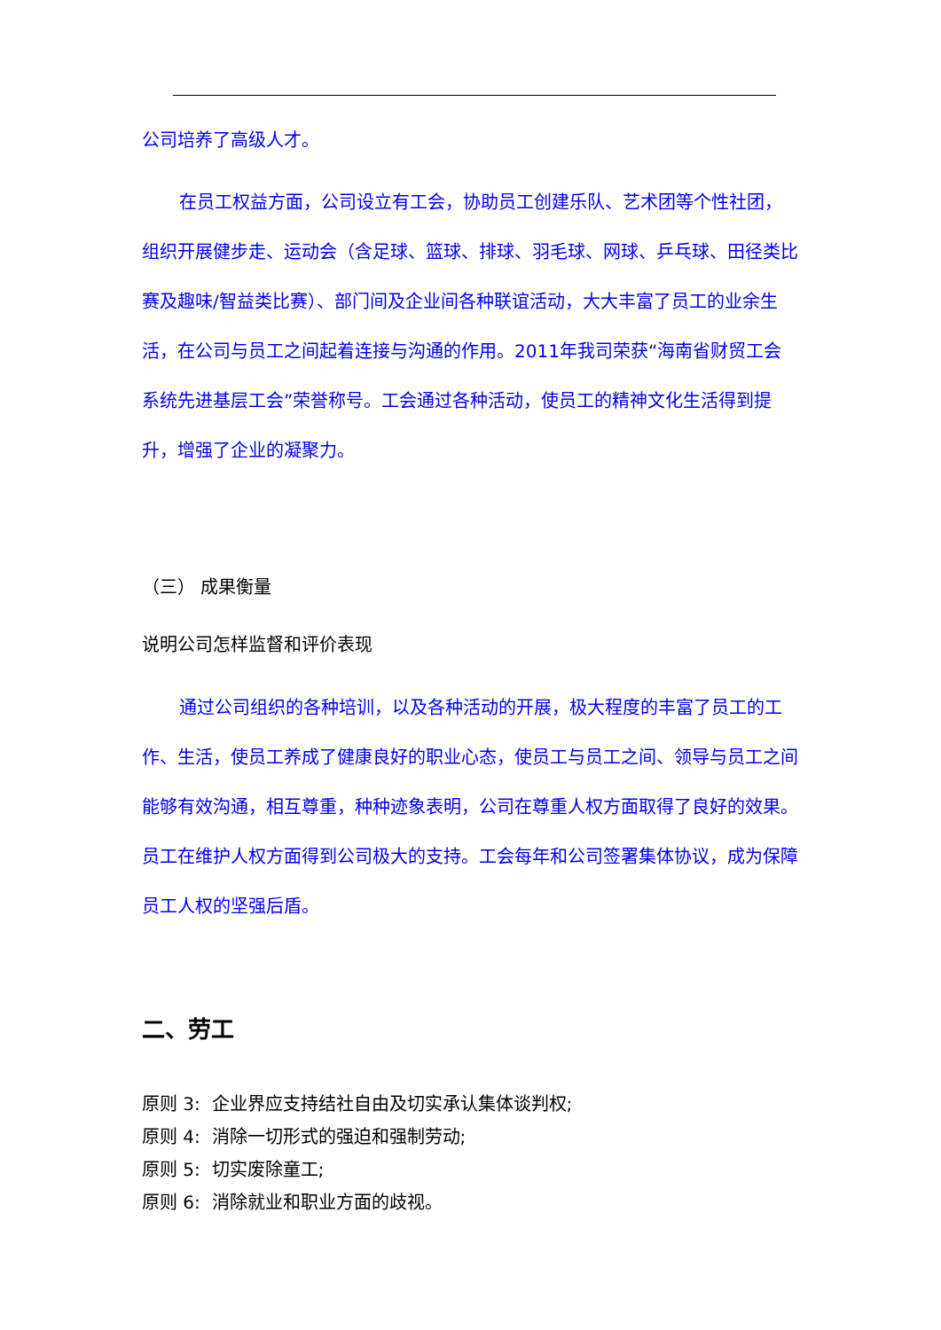公司培养了高级人才。
在员工权益方面，公司设立有工会，协助员工创建乐队、艺术团等个性社团，组织开展健步走、运动会（含足球、篮球、排球、羽毛球、网球、乒乓球、田径类比赛及趣味/智益类比赛）、部门间及企业间各种联谊活动，大大丰富了员工的业余生活，在公司与员工之间起着连接与沟通的作用。2011年我司荣获“海南省财贸工会系统先进基层工会”荣誉称号。工会通过各种活动，使员工的精神文化生活得到提升，增强了企业的凝聚力。
（三） 成果衡量
说明公司怎样监督和评价表现
通过公司组织的各种培训，以及各种活动的开展，极大程度的丰富了员工的工作、生活，使员工养成了健康良好的职业心态，使员工与员工之间、领导与员工之间能够有效沟通，相互尊重，种种迹象表明，公司在尊重人权方面取得了良好的效果。员工在维护人权方面得到公司极大的支持。工会每年和公司签署集体协议，成为保障员工人权的坚强后盾。
二、劳工
原则 3: 企业界应支持结社自由及切实承认集体谈判权;
原则 4: 消除一切形式的强迫和强制劳动;
原则 5: 切实废除童工;
原则 6: 消除就业和职业方面的歧视。